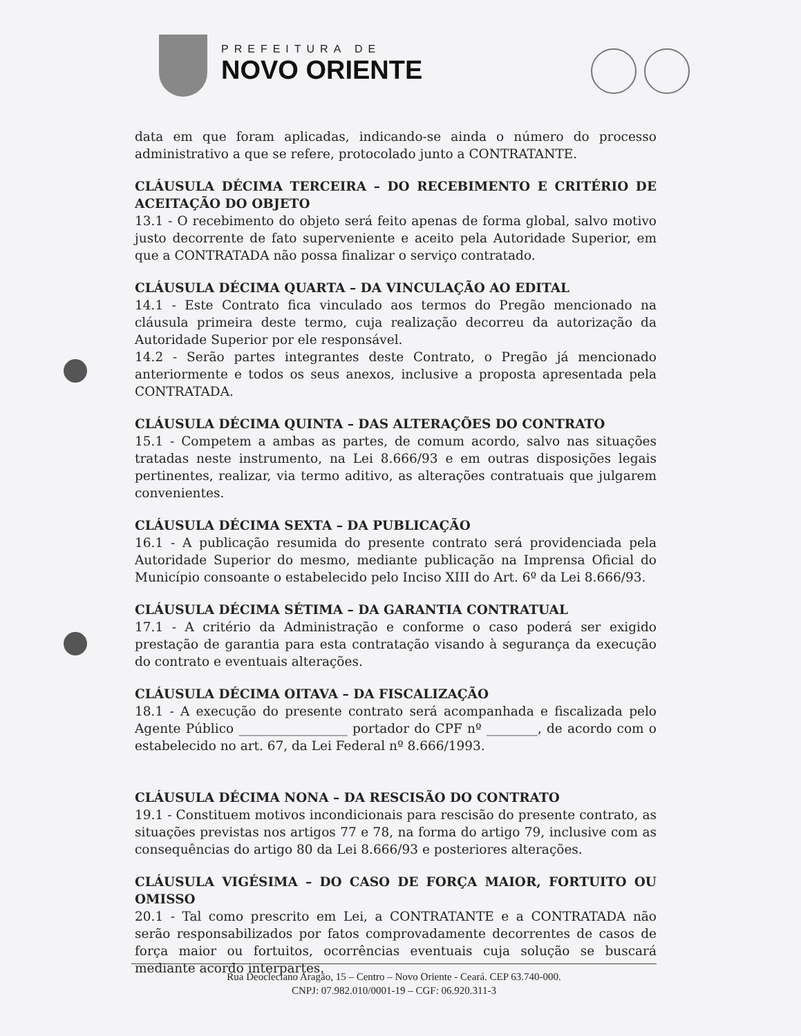PREFEITURA DE
NOVO ORIENTE
data em que foram aplicadas, indicando-se ainda o número do processo administrativo a que se refere, protocolado junto a CONTRATANTE.
CLÁUSULA DÉCIMA TERCEIRA – DO RECEBIMENTO E CRITÉRIO DE ACEITAÇÃO DO OBJETO
13.1 - O recebimento do objeto será feito apenas de forma global, salvo motivo justo decorrente de fato superveniente e aceito pela Autoridade Superior, em que a CONTRATADA não possa finalizar o serviço contratado.
CLÁUSULA DÉCIMA QUARTA – DA VINCULAÇÃO AO EDITAL
14.1 - Este Contrato fica vinculado aos termos do Pregão mencionado na cláusula primeira deste termo, cuja realização decorreu da autorização da Autoridade Superior por ele responsável.
14.2 - Serão partes integrantes deste Contrato, o Pregão já mencionado anteriormente e todos os seus anexos, inclusive a proposta apresentada pela CONTRATADA.
CLÁUSULA DÉCIMA QUINTA – DAS ALTERAÇÕES DO CONTRATO
15.1 - Competem a ambas as partes, de comum acordo, salvo nas situações tratadas neste instrumento, na Lei 8.666/93 e em outras disposições legais pertinentes, realizar, via termo aditivo, as alterações contratuais que julgarem convenientes.
CLÁUSULA DÉCIMA SEXTA – DA PUBLICAÇÃO
16.1 - A publicação resumida do presente contrato será providenciada pela Autoridade Superior do mesmo, mediante publicação na Imprensa Oficial do Município consoante o estabelecido pelo Inciso XIII do Art. 6º da Lei 8.666/93.
CLÁUSULA DÉCIMA SÉTIMA – DA GARANTIA CONTRATUAL
17.1 - A critério da Administração e conforme o caso poderá ser exigido prestação de garantia para esta contratação visando à segurança da execução do contrato e eventuais alterações.
CLÁUSULA DÉCIMA OITAVA – DA FISCALIZAÇÃO
18.1 - A execução do presente contrato será acompanhada e fiscalizada pelo Agente Público _________________ portador do CPF nº ________, de acordo com o estabelecido no art. 67, da Lei Federal nº 8.666/1993.
CLÁUSULA DÉCIMA NONA – DA RESCISÃO DO CONTRATO
19.1 - Constituem motivos incondicionais para rescisão do presente contrato, as situações previstas nos artigos 77 e 78, na forma do artigo 79, inclusive com as consequências do artigo 80 da Lei 8.666/93 e posteriores alterações.
CLÁUSULA VIGÉSIMA – DO CASO DE FORÇA MAIOR, FORTUITO OU OMISSO
20.1 - Tal como prescrito em Lei, a CONTRATANTE e a CONTRATADA não serão responsabilizados por fatos comprovadamente decorrentes de casos de força maior ou fortuitos, ocorrências eventuais cuja solução se buscará mediante acordo interpartes.
Rua Deocleciano Aragão, 15 – Centro – Novo Oriente - Ceará. CEP 63.740-000.
CNPJ: 07.982.010/0001-19 – CGF: 06.920.311-3